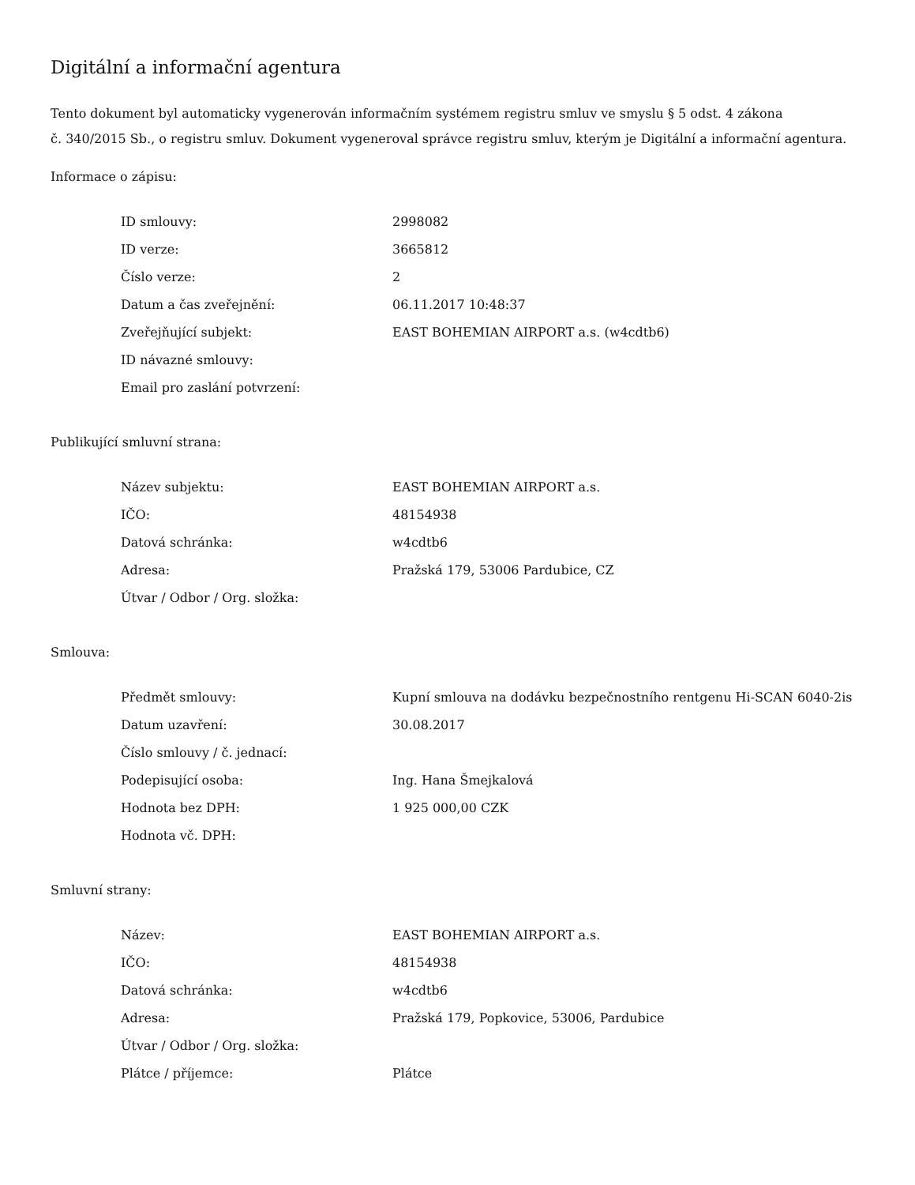Digitální a informační agentura
Tento dokument byl automaticky vygenerován informačním systémem registru smluv ve smyslu § 5 odst. 4 zákona
č. 340/2015 Sb., o registru smluv. Dokument vygeneroval správce registru smluv, kterým je Digitální a informační agentura.
Informace o zápisu:
| ID smlouvy: | 2998082 |
| ID verze: | 3665812 |
| Číslo verze: | 2 |
| Datum a čas zveřejnění: | 06.11.2017 10:48:37 |
| Zveřejňující subjekt: | EAST BOHEMIAN AIRPORT a.s. (w4cdtb6) |
| ID návazné smlouvy: | |
| Email pro zaslání potvrzení: | |
Publikující smluvní strana:
| Název subjektu: | EAST BOHEMIAN AIRPORT a.s. |
| IČO: | 48154938 |
| Datová schránka: | w4cdtb6 |
| Adresa: | Pražská 179, 53006 Pardubice, CZ |
| Útvar / Odbor / Org. složka: | |
Smlouva:
| Předmět smlouvy: | Kupní smlouva na dodávku bezpečnostního rentgenu Hi-SCAN 6040-2is |
| Datum uzavření: | 30.08.2017 |
| Číslo smlouvy / č. jednací: | |
| Podepisující osoba: | Ing. Hana Šmejkalová |
| Hodnota bez DPH: | 1 925 000,00 CZK |
| Hodnota vč. DPH: | |
Smluvní strany:
| Název: | EAST BOHEMIAN AIRPORT a.s. |
| IČO: | 48154938 |
| Datová schránka: | w4cdtb6 |
| Adresa: | Pražská 179, Popkovice, 53006, Pardubice |
| Útvar / Odbor / Org. složka: | |
| Plátce / příjemce: | Plátce |